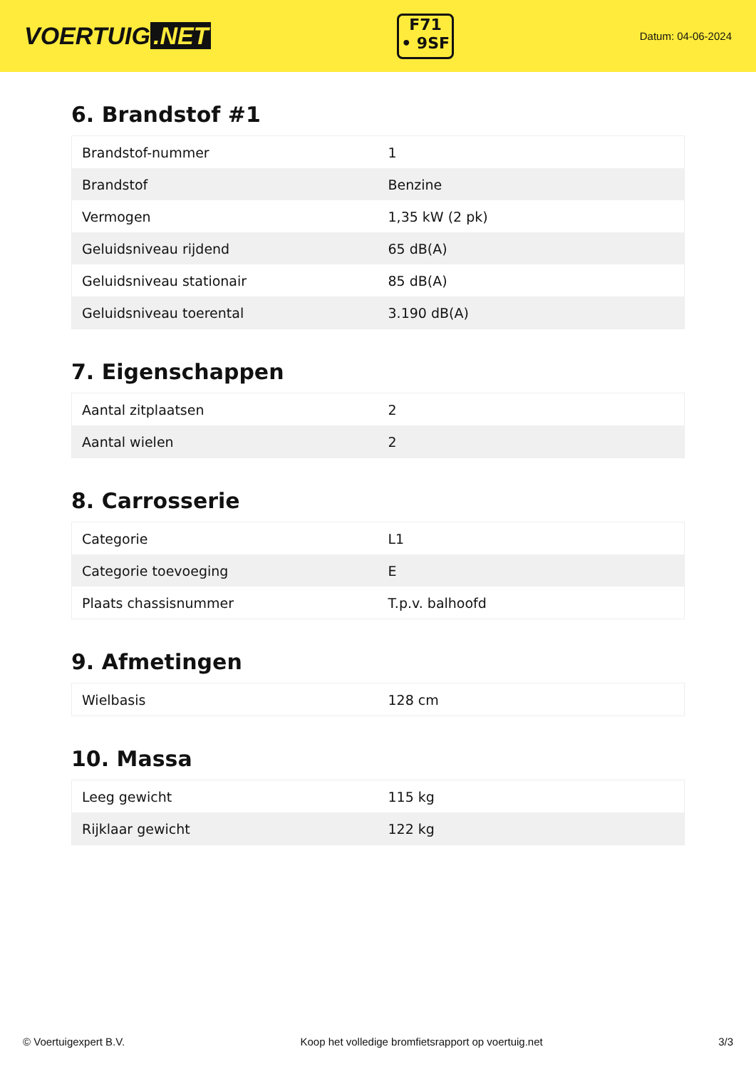VOERTUIG.NET
F71
• 9SF
Datum: 04-06-2024
6. Brandstof #1
| Brandstof-nummer | 1 |
| Brandstof | Benzine |
| Vermogen | 1,35 kW (2 pk) |
| Geluidsniveau rijdend | 65 dB(A) |
| Geluidsniveau stationair | 85 dB(A) |
| Geluidsniveau toerental | 3.190 dB(A) |
7. Eigenschappen
| Aantal zitplaatsen | 2 |
| Aantal wielen | 2 |
8. Carrosserie
| Categorie | L1 |
| Categorie toevoeging | E |
| Plaats chassisnummer | T.p.v. balhoofd |
9. Afmetingen
| Wielbasis | 128 cm |
10. Massa
| Leeg gewicht | 115 kg |
| Rijklaar gewicht | 122 kg |
© Voertuigexpert B.V. Koop het volledige bromfietsrapport op voertuig.net 3/3